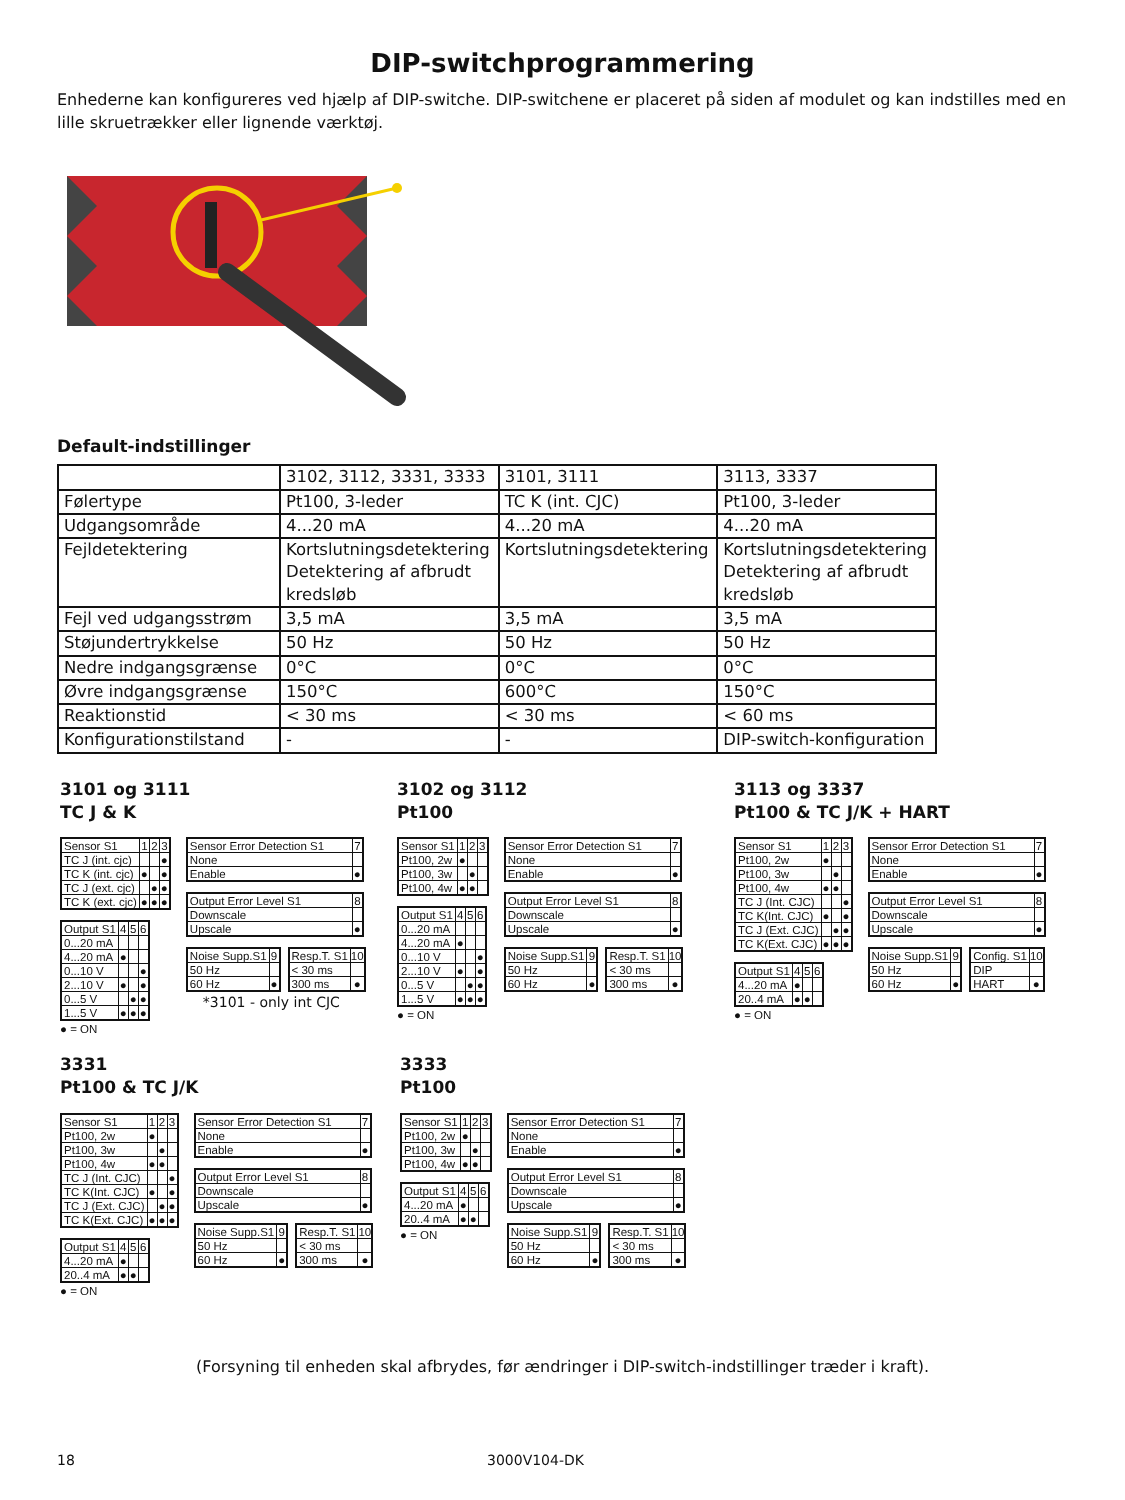DIP-switchprogrammering
Enhederne kan konfigureres ved hjælp af DIP-switche. DIP-switchene er placeret på siden af modulet og kan indstilles med en lille skruetrækker eller lignende værktøj.
Default-indstillinger
| | 3102, 3112, 3331, 3333 | 3101, 3111 | 3113, 3337 |
| Følertype | Pt100, 3-leder | TC K (int. CJC) | Pt100, 3-leder |
| Udgangsområde | 4...20 mA | 4...20 mA | 4...20 mA |
| Fejldetektering | Kortslutningsdetektering Detektering af afbrudt kredsløb | Kortslutningsdetektering | Kortslutningsdetektering Detektering af afbrudt kredsløb |
| Fejl ved udgangsstrøm | 3,5 mA | 3,5 mA | 3,5 mA |
| Støjundertrykkelse | 50 Hz | 50 Hz | 50 Hz |
| Nedre indgangsgrænse | 0°C | 0°C | 0°C |
| Øvre indgangsgrænse | 150°C | 600°C | 150°C |
| Reaktionstid | < 30 ms | < 30 ms | < 60 ms |
| Konfigurationstilstand | - | - | DIP-switch-konfiguration |
3101 og 3111
TC J & K
| Sensor S1 | 1 | 2 | 3 |
| --- | --- | --- | --- |
| TC J (int. cjc) | | | ● |
| TC K (int. cjc) | ● | | ● |
| TC J (ext. cjc) | | ● | ● |
| TC K (ext. cjc) | ● | ● | ● |
| Output S1 | 4 | 5 | 6 |
| --- | --- | --- | --- |
| 0...20 mA | | | |
| 4...20 mA | ● | | |
| 0...10 V | | | ● |
| 2...10 V | ● | | ● |
| 0...5 V | | ● | ● |
| 1...5 V | ● | ● | ● |
● = ON
| Sensor Error Detection S1 | 7 |
| --- | --- |
| None | |
| Enable | ● |
| Output Error Level S1 | 8 |
| --- | --- |
| Downscale | |
| Upscale | ● |
| Noise Supp.S1 | 9 |
| --- | --- |
| 50 Hz | |
| 60 Hz | ● |
| Resp.T. S1 | 10 |
| --- | --- |
| < 30 ms | |
| 300 ms | ● |
*3101 - only int CJC
3102 og 3112
Pt100
| Sensor S1 | 1 | 2 | 3 |
| --- | --- | --- | --- |
| Pt100, 2w | ● | | |
| Pt100, 3w | | ● | |
| Pt100, 4w | ● | ● | |
| Output S1 | 4 | 5 | 6 |
| --- | --- | --- | --- |
| 0...20 mA | | | |
| 4...20 mA | ● | | |
| 0...10 V | | | ● |
| 2...10 V | ● | | ● |
| 0...5 V | | ● | ● |
| 1...5 V | ● | ● | ● |
● = ON
| Sensor Error Detection S1 | 7 |
| --- | --- |
| None | |
| Enable | ● |
| Output Error Level S1 | 8 |
| --- | --- |
| Downscale | |
| Upscale | ● |
| Noise Supp.S1 | 9 |
| --- | --- |
| 50 Hz | |
| 60 Hz | ● |
| Resp.T. S1 | 10 |
| --- | --- |
| < 30 ms | |
| 300 ms | ● |
3113 og 3337
Pt100 & TC J/K + HART
| Sensor S1 | 1 | 2 | 3 |
| --- | --- | --- | --- |
| Pt100, 2w | ● | | |
| Pt100, 3w | | ● | |
| Pt100, 4w | ● | ● | |
| TC J (Int. CJC) | | | ● |
| TC K(Int. CJC) | ● | | ● |
| TC J (Ext. CJC) | | ● | ● |
| TC K(Ext. CJC) | ● | ● | ● |
| Output S1 | 4 | 5 | 6 |
| --- | --- | --- | --- |
| 4...20 mA | ● | | |
| 20..4 mA | ● | ● | |
● = ON
| Sensor Error Detection S1 | 7 |
| --- | --- |
| None | |
| Enable | ● |
| Output Error Level S1 | 8 |
| --- | --- |
| Downscale | |
| Upscale | ● |
| Noise Supp.S1 | 9 |
| --- | --- |
| 50 Hz | |
| 60 Hz | ● |
| Config. S1 | 10 |
| --- | --- |
| DIP | |
| HART | ● |
3331
Pt100 & TC J/K
| Sensor S1 | 1 | 2 | 3 |
| --- | --- | --- | --- |
| Pt100, 2w | ● | | |
| Pt100, 3w | | ● | |
| Pt100, 4w | ● | ● | |
| TC J (Int. CJC) | | | ● |
| TC K(Int. CJC) | ● | | ● |
| TC J (Ext. CJC) | | ● | ● |
| TC K(Ext. CJC) | ● | ● | ● |
| Output S1 | 4 | 5 | 6 |
| --- | --- | --- | --- |
| 4...20 mA | ● | | |
| 20..4 mA | ● | ● | |
● = ON
| Sensor Error Detection S1 | 7 |
| --- | --- |
| None | |
| Enable | ● |
| Output Error Level S1 | 8 |
| --- | --- |
| Downscale | |
| Upscale | ● |
| Noise Supp.S1 | 9 |
| --- | --- |
| 50 Hz | |
| 60 Hz | ● |
| Resp.T. S1 | 10 |
| --- | --- |
| < 30 ms | |
| 300 ms | ● |
3333
Pt100
| Sensor S1 | 1 | 2 | 3 |
| --- | --- | --- | --- |
| Pt100, 2w | ● | | |
| Pt100, 3w | | ● | |
| Pt100, 4w | ● | ● | |
| Output S1 | 4 | 5 | 6 |
| --- | --- | --- | --- |
| 4...20 mA | ● | | |
| 20..4 mA | ● | ● | |
● = ON
| Sensor Error Detection S1 | 7 |
| --- | --- |
| None | |
| Enable | ● |
| Output Error Level S1 | 8 |
| --- | --- |
| Downscale | |
| Upscale | ● |
| Noise Supp.S1 | 9 |
| --- | --- |
| 50 Hz | |
| 60 Hz | ● |
| Resp.T. S1 | 10 |
| --- | --- |
| < 30 ms | |
| 300 ms | ● |
(Forsyning til enheden skal afbrydes, før ændringer i DIP-switch-indstillinger træder i kraft).
18 3000V104-DK